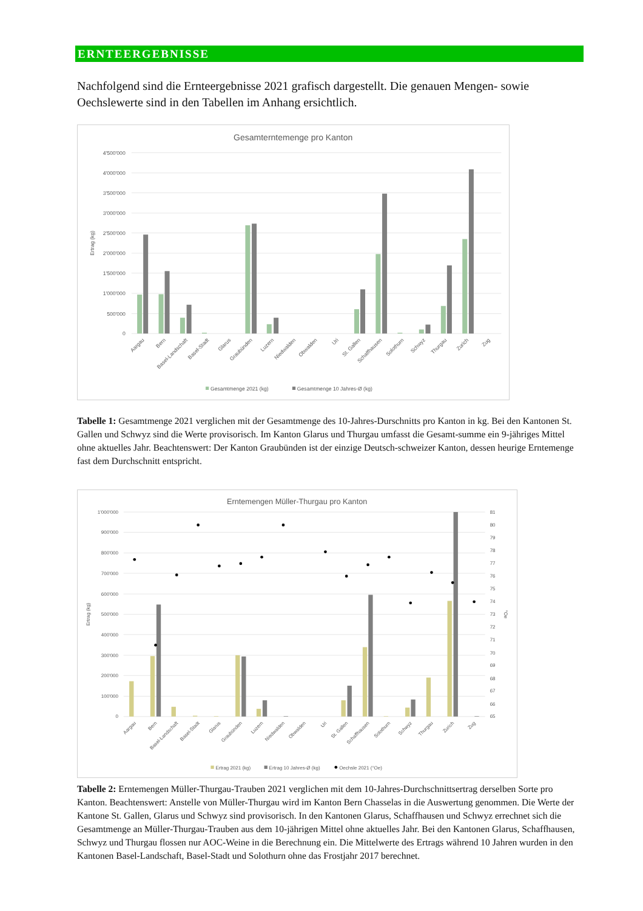ERNTEERGEBNISSE
Nachfolgend sind die Ernteergebnisse 2021 grafisch dargestellt. Die genauen Mengen- sowie Oechslewerte sind in den Tabellen im Anhang ersichtlich.
Gesamterntemenge pro Kanton
4'500'000
4'000'000
3'500'000
3'000'000
2'500'000
2'000'000
1'500'000
1'000'000
500'000
0
Ertrag (kg)
Aargau
Bern
Basel-Landschaft
Basel-Stadt
Glarus
Graubünden
Luzern
Niedwalden
Obwalden
Uri
St. Gallen
Schaffhausen
Solothurn
Schwyz
Thurgau
Zurich
Zug
Gesamtmenge 2021 (kg)
Gesamtmenge 10 Jahres-Ø (kg)
Tabelle 1: Gesamtmenge 2021 verglichen mit der Gesamtmenge des 10-Jahres-Durschnitts pro Kanton in kg. Bei den Kantonen St. Gallen und Schwyz sind die Werte provisorisch. Im Kanton Glarus und Thurgau umfasst die Gesamt-summe ein 9-jähriges Mittel ohne aktuelles Jahr. Beachtenswert: Der Kanton Graubünden ist der einzige Deutsch-schweizer Kanton, dessen heurige Erntemenge fast dem Durchschnitt entspricht.
Erntemengen Müller-Thurgau pro Kanton
1'000'000
900'000
800'000
700'000
600'000
500'000
400'000
300'000
200'000
100'000
0
81
80
79
78
77
76
75
74
73
72
71
70
69
68
67
66
65
Ertrag (kg)
°Oe
Aargau
Bern
Basel-Landschaft
Basel-Stadt
Glarus
Graubünden
Luzern
Niedwalden
Obwalden
Uri
St. Gallen
Schaffhausen
Solothurn
Schwyz
Thurgau
Zurich
Zug
Ertrag 2021 (kg)
Ertrag 10 Jahres-Ø (kg)
Oechsle 2021 (°Oe)
Tabelle 2: Erntemengen Müller-Thurgau-Trauben 2021 verglichen mit dem 10-Jahres-Durchschnittsertrag derselben Sorte pro Kanton. Beachtenswert: Anstelle von Müller-Thurgau wird im Kanton Bern Chasselas in die Auswertung genommen. Die Werte der Kantone St. Gallen, Glarus und Schwyz sind provisorisch. In den Kantonen Glarus, Schaffhausen und Schwyz errechnet sich die Gesamtmenge an Müller-Thurgau-Trauben aus dem 10-jährigen Mittel ohne aktuelles Jahr. Bei den Kantonen Glarus, Schaffhausen, Schwyz und Thurgau flossen nur AOC-Weine in die Berechnung ein. Die Mittelwerte des Ertrags während 10 Jahren wurden in den Kantonen Basel-Landschaft, Basel-Stadt und Solothurn ohne das Frostjahr 2017 berechnet.